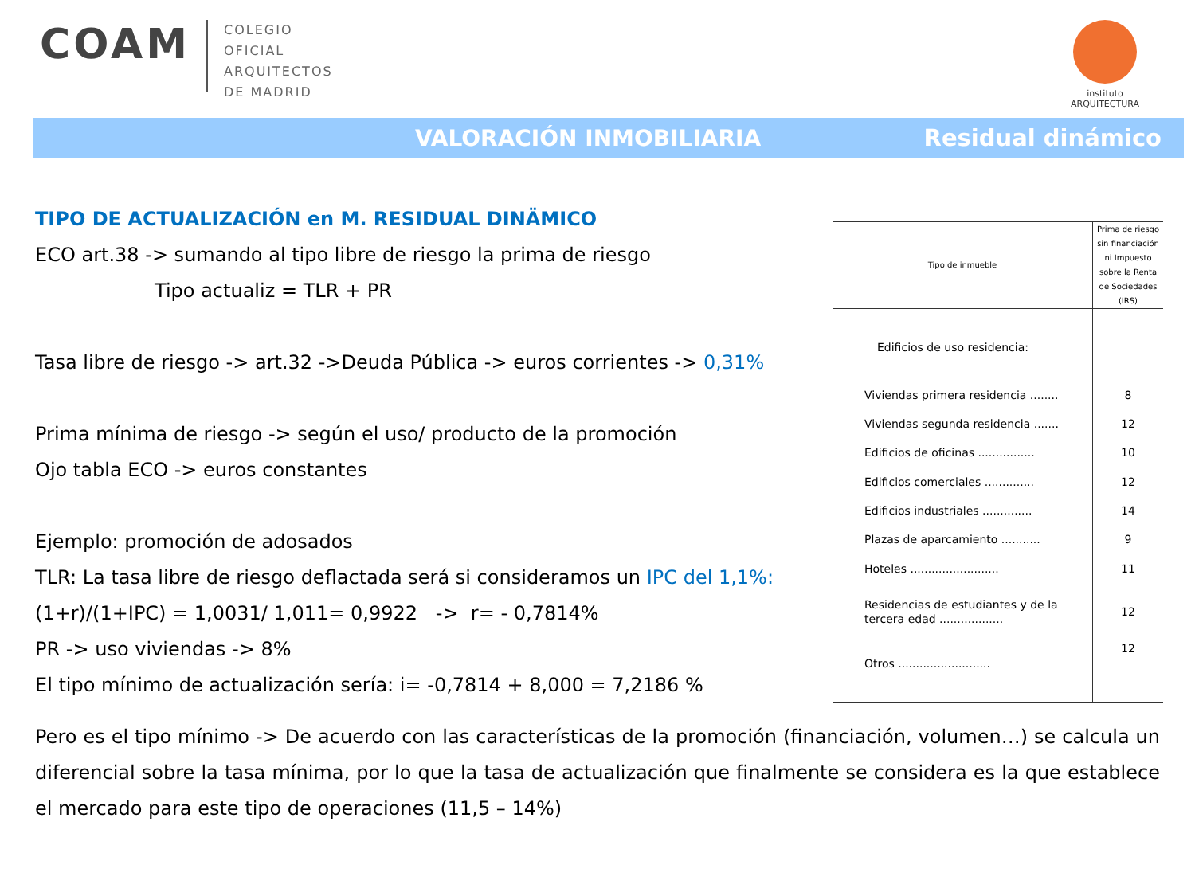COAM
COLEGIO
OFICIAL
ARQUITECTOS
DE MADRID
instituto
ARQUITECTURA
VALORACIÓN INMOBILIARIA Residual dinámico
TIPO DE ACTUALIZACIÓN en M. RESIDUAL DINÄMICO
ECO art.38 -> sumando al tipo libre de riesgo la prima de riesgo
Tipo actualiz = TLR + PR
Tasa libre de riesgo -> art.32 ->Deuda Pública -> euros corrientes -> 0,31%
Prima mínima de riesgo -> según el uso/ producto de la promoción
Ojo tabla ECO -> euros constantes
Ejemplo: promoción de adosados
TLR: La tasa libre de riesgo deflactada será si consideramos un IPC del 1,1%:
(1+r)/(1+IPC) = 1,0031/ 1,011= 0,9922 -> r= - 0,7814%
PR -> uso viviendas -> 8%
El tipo mínimo de actualización sería: i= -0,7814 + 8,000 = 7,2186 %
| Tipo de inmueble | Prima de riesgo sin financiación ni Impuesto sobre la Renta de Sociedades (IRS) |
| --- | --- |
| Edificios de uso residencia: | |
| Viviendas primera residencia ........ | 8 |
| Viviendas segunda residencia ....... | 12 |
| Edificios de oficinas ................ | 10 |
| Edificios comerciales .............. | 12 |
| Edificios industriales .............. | 14 |
| Plazas de aparcamiento ........... | 9 |
| Hoteles ......................... | 11 |
| Residencias de estudiantes y de la tercera edad .................. | 12 |
| Otros .......................... | 12 |
Pero es el tipo mínimo -> De acuerdo con las características de la promoción (financiación, volumen…) se calcula un diferencial sobre la tasa mínima, por lo que la tasa de actualización que finalmente se considera es la que establece el mercado para este tipo de operaciones (11,5 – 14%)